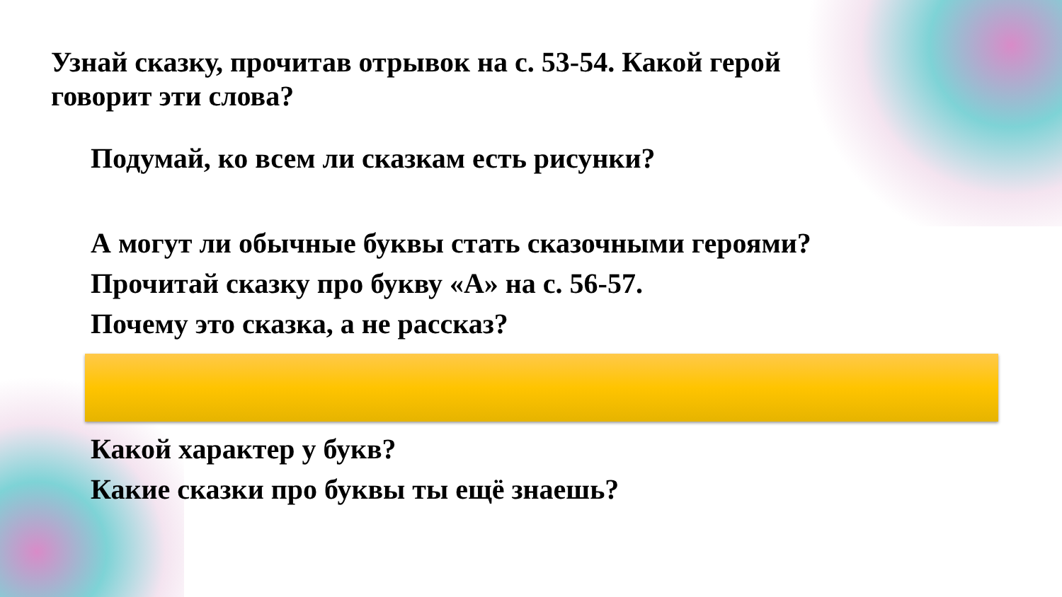Узнай сказку, прочитав отрывок на с. 53-54. Какой герой говорит эти слова?
Подумай, ко всем ли сказкам есть рисунки?
А могут ли обычные буквы стать сказочными героями?
Прочитай сказку про букву «А» на с. 56-57.
Почему это сказка, а не рассказ?
Какой характер у букв?
Какие сказки про буквы ты ещё знаешь?